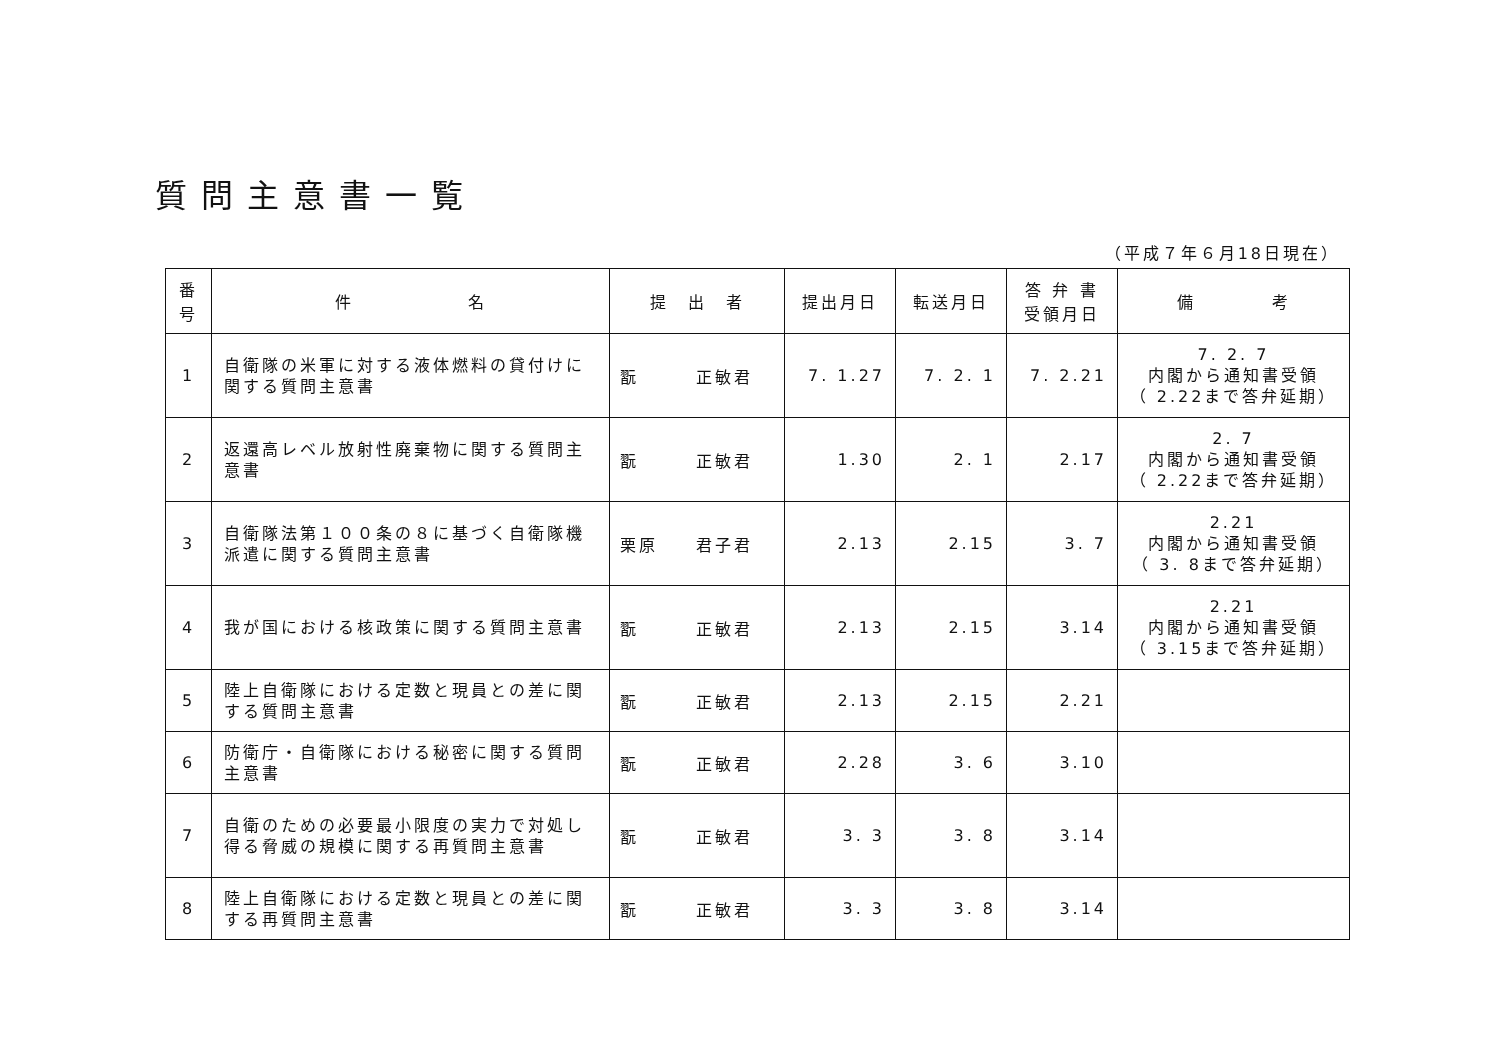質問主意書一覧
（平成７年６月18日現在）
| 番 号 | 件 名 | 提 出 者 | 提出月日 | 転送月日 | 答 弁 書 受領月日 | 備 考 |
| --- | --- | --- | --- | --- | --- | --- |
| 1 | 自衛隊の米軍に対する液体燃料の貸付けに関する質問主意書 | 翫 正敏君 | 7. 1.27 | 7. 2. 1 | 7. 2.21 | 7. 2. 7 内閣から通知書受領 （ 2.22まで答弁延期） |
| 2 | 返還高レベル放射性廃棄物に関する質問主意書 | 翫 正敏君 | 1.30 | 2. 1 | 2.17 | 2. 7 内閣から通知書受領 （ 2.22まで答弁延期） |
| 3 | 自衛隊法第１００条の８に基づく自衛隊機派遣に関する質問主意書 | 栗原 君子君 | 2.13 | 2.15 | 3. 7 | 2.21 内閣から通知書受領 （ 3. 8まで答弁延期） |
| 4 | 我が国における核政策に関する質問主意書 | 翫 正敏君 | 2.13 | 2.15 | 3.14 | 2.21 内閣から通知書受領 （ 3.15まで答弁延期） |
| 5 | 陸上自衛隊における定数と現員との差に関する質問主意書 | 翫 正敏君 | 2.13 | 2.15 | 2.21 | |
| 6 | 防衛庁・自衛隊における秘密に関する質問主意書 | 翫 正敏君 | 2.28 | 3. 6 | 3.10 | |
| 7 | 自衛のための必要最小限度の実力で対処し得る脅威の規模に関する再質問主意書 | 翫 正敏君 | 3. 3 | 3. 8 | 3.14 | |
| 8 | 陸上自衛隊における定数と現員との差に関する再質問主意書 | 翫 正敏君 | 3. 3 | 3. 8 | 3.14 | |